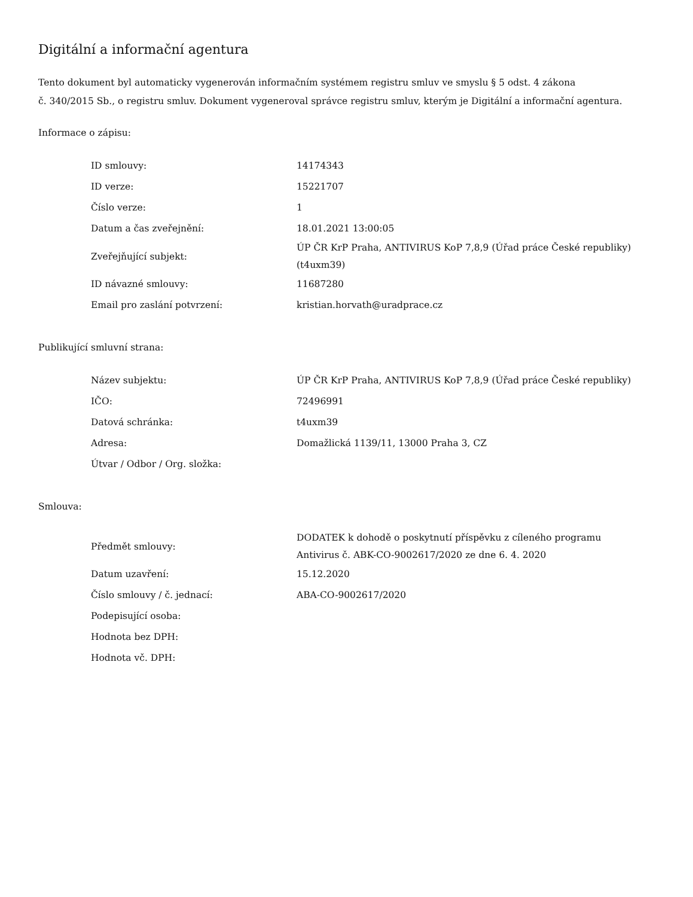Digitální a informační agentura
Tento dokument byl automaticky vygenerován informačním systémem registru smluv ve smyslu § 5 odst. 4 zákona
č. 340/2015 Sb., o registru smluv. Dokument vygeneroval správce registru smluv, kterým je Digitální a informační agentura.
Informace o zápisu:
| ID smlouvy: | 14174343 |
| ID verze: | 15221707 |
| Číslo verze: | 1 |
| Datum a čas zveřejnění: | 18.01.2021 13:00:05 |
| Zveřejňující subjekt: | ÚP ČR KrP Praha, ANTIVIRUS KoP 7,8,9 (Úřad práce České republiky) (t4uxm39) |
| ID návazné smlouvy: | 11687280 |
| Email pro zaslání potvrzení: | kristian.horvath@uradprace.cz |
Publikující smluvní strana:
| Název subjektu: | ÚP ČR KrP Praha, ANTIVIRUS KoP 7,8,9 (Úřad práce České republiky) |
| IČO: | 72496991 |
| Datová schránka: | t4uxm39 |
| Adresa: | Domažlická 1139/11, 13000 Praha 3, CZ |
| Útvar / Odbor / Org. složka: | |
Smlouva:
| Předmět smlouvy: | DODATEK k dohodě o poskytnutí příspěvku z cíleného programu Antivirus č. ABK-CO-9002617/2020 ze dne 6. 4. 2020 |
| Datum uzavření: | 15.12.2020 |
| Číslo smlouvy / č. jednací: | ABA-CO-9002617/2020 |
| Podepisující osoba: | |
| Hodnota bez DPH: | |
| Hodnota vč. DPH: | |